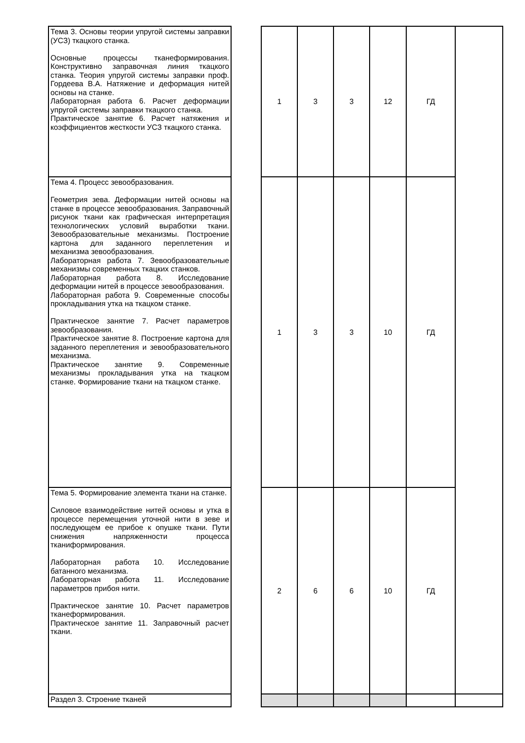| Тема 3. Основы теории упругой системы заправки (УСЗ) ткацкого станка. Основные процессы тканеформирования. Конструктивно заправочная линия ткацкого станка. Теория упругой системы заправки проф. Гордеева В.А. Натяжение и деформация нитей основы на станке. Лабораторная работа 6. Расчет деформации упругой системы заправки ткацкого станка. Практическое занятие 6. Расчет натяжения и коэффициентов жесткости УСЗ ткацкого станка. | | 1 | 3 | 3 | 12 | ГД | |
| Тема 4. Процесс зевообразования. Геометрия зева. Деформации нитей основы на станке в процессе зевообразования. Заправочный рисунок ткани как графическая интерпретация технологических условий выработки ткани. Зевообразовательные механизмы. Построение картона для заданного переплетения и механизма зевообразования. Лабораторная работа 7. Зевообразовательные механизмы современных ткацких станков. Лабораторная работа 8. Исследование деформации нитей в процессе зевообразования. Лабораторная работа 9. Современные способы прокладывания утка на ткацком станке. Практическое занятие 7. Расчет параметров зевообразования. Практическое занятие 8. Построение картона для заданного переплетения и зевообразовательного механизма. Практическое занятие 9. Современные механизмы прокладывания утка на ткацком станке. Формирование ткани на ткацком станке. | | 1 | 3 | 3 | 10 | ГД | |
| Тема 5. Формирование элемента ткани на станке. Силовое взаимодействие нитей основы и утка в процессе перемещения уточной нити в зеве и последующем ее прибое к опушке ткани. Пути снижения напряженности процесса тканиформирования. Лабораторная работа 10. Исследование батанного механизма. Лабораторная работа 11. Исследование параметров прибоя нити. Практическое занятие 10. Расчет параметров тканеформирования. Практическое занятие 11. Заправочный расчет ткани. | | 2 | 6 | 6 | 10 | ГД | |
| Раздел 3. Строение тканей | | | | | | | |